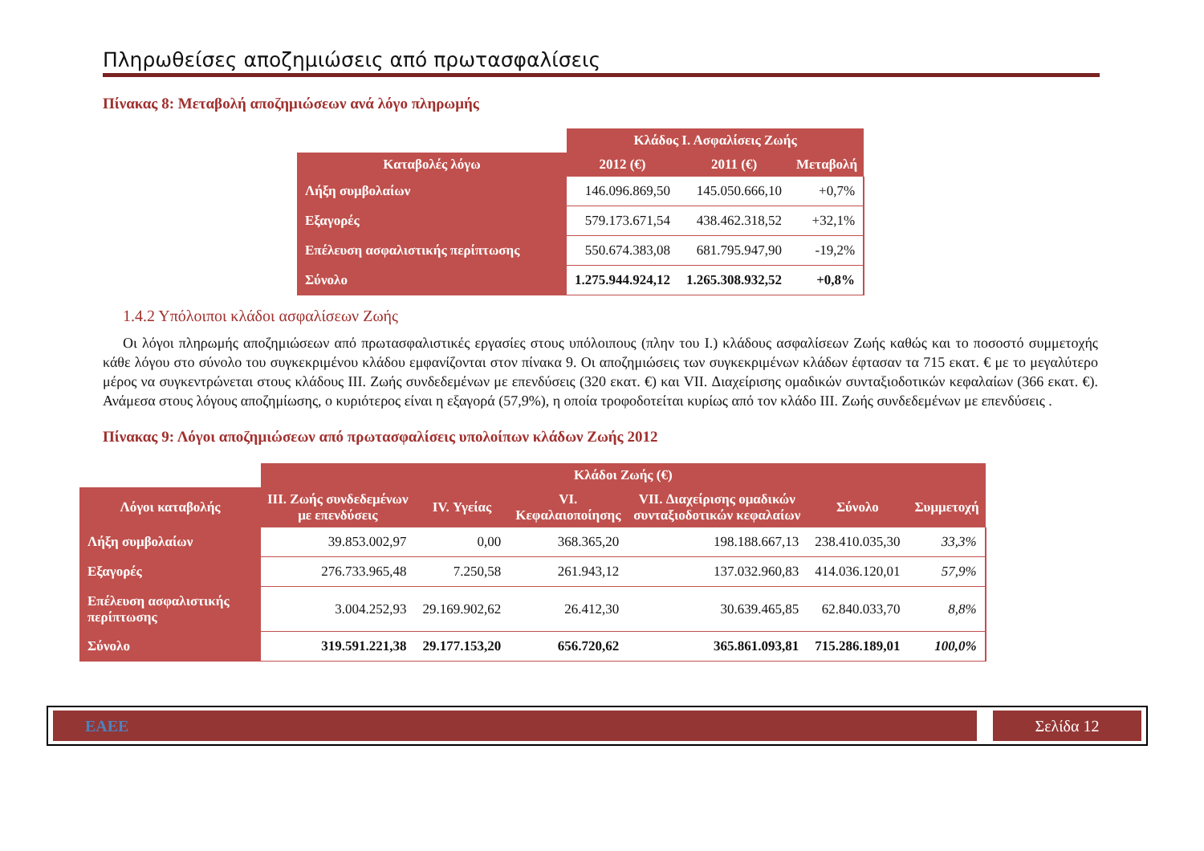Πληρωθείσες αποζημιώσεις από πρωτασφαλίσεις
Πίνακας 8: Μεταβολή αποζημιώσεων ανά λόγο πληρωμής
| | Κλάδος Ι. Ασφαλίσεις Ζωής | | |
| --- | --- | --- | --- |
| Καταβολές λόγω | 2012 (€) | 2011 (€) | Μεταβολή |
| Λήξη συμβολαίων | 146.096.869,50 | 145.050.666,10 | +0,7% |
| Εξαγορές | 579.173.671,54 | 438.462.318,52 | +32,1% |
| Επέλευση ασφαλιστικής περίπτωσης | 550.674.383,08 | 681.795.947,90 | -19,2% |
| Σύνολο | 1.275.944.924,12 | 1.265.308.932,52 | +0,8% |
1.4.2 Υπόλοιποι κλάδοι ασφαλίσεων Ζωής
Οι λόγοι πληρωμής αποζημιώσεων από πρωτασφαλιστικές εργασίες στους υπόλοιπους (πλην του Ι.) κλάδους ασφαλίσεων Ζωής καθώς και το ποσοστό συμμετοχής κάθε λόγου στο σύνολο του συγκεκριμένου κλάδου εμφανίζονται στον πίνακα 9. Οι αποζημιώσεις των συγκεκριμένων κλάδων έφτασαν τα 715 εκατ. € με το μεγαλύτερο μέρος να συγκεντρώνεται στους κλάδους ΙΙΙ. Ζωής συνδεδεμένων με επενδύσεις (320 εκατ. €) και VII. Διαχείρισης ομαδικών συνταξιοδοτικών κεφαλαίων (366 εκατ. €). Ανάμεσα στους λόγους αποζημίωσης, ο κυριότερος είναι η εξαγορά (57,9%), η οποία τροφοδοτείται κυρίως από τον κλάδο ΙΙΙ. Ζωής συνδεδεμένων με επενδύσεις .
Πίνακας 9: Λόγοι αποζημιώσεων από πρωτασφαλίσεις υπολοίπων κλάδων Ζωής 2012
| | Κλάδοι Ζωής (€) | | | | | |
| --- | --- | --- | --- | --- | --- | --- |
| Λόγοι καταβολής | ΙΙΙ. Ζωής συνδεδεμένων με επενδύσεις | IV. Υγείας | VI. Κεφαλαιοποίησης | VII. Διαχείρισης ομαδικών συνταξιοδοτικών κεφαλαίων | Σύνολο | Συμμετοχή |
| Λήξη συμβολαίων | 39.853.002,97 | 0,00 | 368.365,20 | 198.188.667,13 | 238.410.035,30 | 33,3% |
| Εξαγορές | 276.733.965,48 | 7.250,58 | 261.943,12 | 137.032.960,83 | 414.036.120,01 | 57,9% |
| Επέλευση ασφαλιστικής περίπτωσης | 3.004.252,93 | 29.169.902,62 | 26.412,30 | 30.639.465,85 | 62.840.033,70 | 8,8% |
| Σύνολο | 319.591.221,38 | 29.177.153,20 | 656.720,62 | 365.861.093,81 | 715.286.189,01 | 100,0% |
ΕΑΕΕ Σελίδα 12